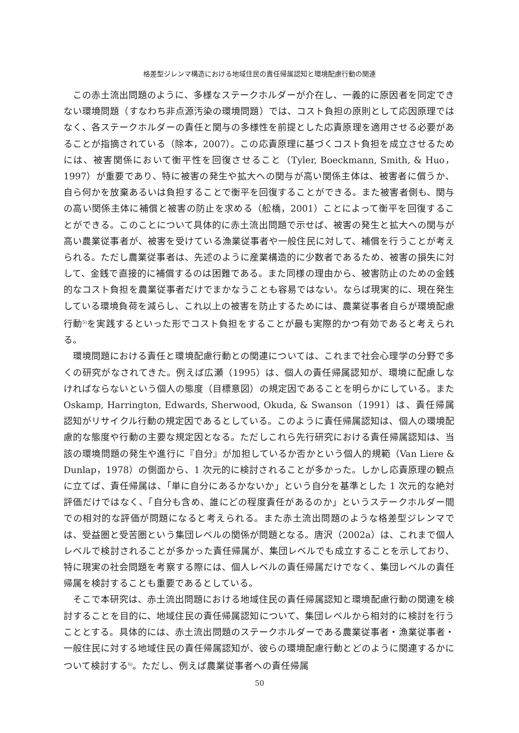格差型ジレンマ構造における地域住民の責任帰属認知と環境配慮行動の関連
この赤土流出問題のように、多様なステークホルダーが介在し、一義的に原因者を同定できない環境問題（すなわち非点源汚染の環境問題）では、コスト負担の原則として応因原理ではなく、各ステークホルダーの責任と関与の多様性を前提とした応責原理を適用させる必要があることが指摘されている（除本，2007）。この応責原理に基づくコスト負担を成立させるためには、被害関係において衡平性を回復させること（Tyler, Boeckmann, Smith, & Huo，1997）が重要であり、特に被害の発生や拡大への関与が高い関係主体は、被害者に償うか、自ら何かを放棄あるいは負担することで衡平を回復することができる。また被害者側も、関与の高い関係主体に補償と被害の防止を求める（舩橋，2001）ことによって衡平を回復することができる。このことについて具体的に赤土流出問題で示せば、被害の発生と拡大への関与が高い農業従事者が、被害を受けている漁業従事者や一般住民に対して、補償を行うことが考えられる。ただし農業従事者は、先述のように産業構造的に少数者であるため、被害の損失に対して、金銭で直接的に補償するのは困難である。また同様の理由から、被害防止のための金銭的なコスト負担を農業従事者だけでまかなうことも容易ではない。ならば現実的に、現在発生している環境負荷を減らし、これ以上の被害を防止するためには、農業従事者自らが環境配慮行動<sup>5)</sup>を実践するといった形でコスト負担をすることが最も実際的かつ有効であると考えられる。
環境問題における責任と環境配慮行動との関連については、これまで社会心理学の分野で多くの研究がなされてきた。例えば広瀬（1995）は、個人の責任帰属認知が、環境に配慮しなければならないという個人の態度（目標意図）の規定因であることを明らかにしている。また Oskamp, Harrington, Edwards, Sherwood, Okuda, & Swanson（1991）は、責任帰属認知がリサイクル行動の規定因であるとしている。このように責任帰属認知は、個人の環境配慮的な態度や行動の主要な規定因となる。ただしこれら先行研究における責任帰属認知は、当該の環境問題の発生や進行に『自分』が加担しているか否かという個人的規範（Van Liere & Dunlap，1978）の側面から、1 次元的に検討されることが多かった。しかし応責原理の観点に立てば、責任帰属は、「単に自分にあるかないか」という自分を基準とした 1 次元的な絶対評価だけではなく、「自分も含め、誰にどの程度責任があるのか」というステークホルダー間での相対的な評価が問題になると考えられる。また赤土流出問題のような格差型ジレンマでは、受益圏と受苦圏という集団レベルの関係が問題となる。唐沢（2002a）は、これまで個人レベルで検討されることが多かった責任帰属が、集団レベルでも成立することを示しており、特に現実の社会問題を考察する際には、個人レベルの責任帰属だけでなく、集団レベルの責任帰属を検討することも重要であるとしている。
そこで本研究は、赤土流出問題における地域住民の責任帰属認知と環境配慮行動の関連を検討することを目的に、地域住民の責任帰属認知について、集団レベルから相対的に検討を行うこととする。具体的には、赤土流出問題のステークホルダーである農業従事者・漁業従事者・一般住民に対する地域住民の責任帰属認知が、彼らの環境配慮行動とどのように関連するかについて検討する<sup>6)</sup>。ただし、例えば農業従事者への責任帰属
50